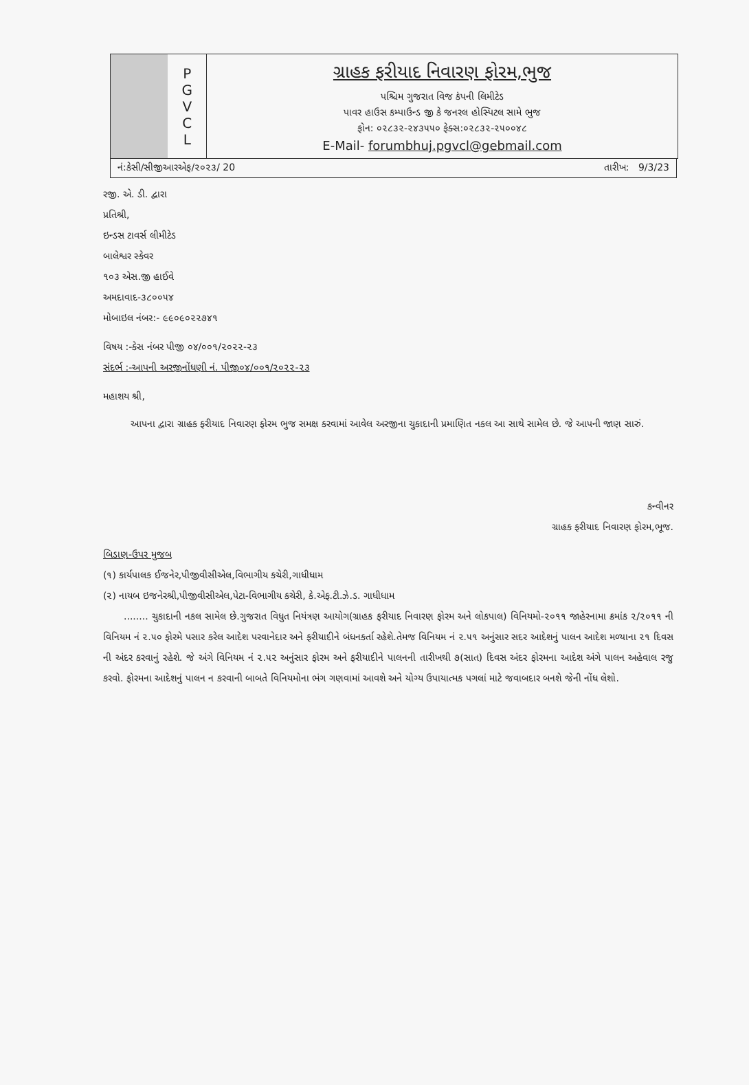P
G
V
C
L
ગ્રાહક ફરીયાદ નિવારણ ફોરમ,ભુજ
પશ્ચિમ ગુજરાત વિજ કંપની લિમીટેડ
પાવર હાઉસ કમ્પાઉન્ડ જી કે જનરલ હોસ્પિટલ સામે ભુજ
ફોન: ૦૨૮૩૨-૨૪૩૫૫૦ ફેક્સ:૦૨૮૩૨-૨૫૦૦૪૮
E-Mail- forumbhuj.pgvcl@gebmail.com
નં:કેસી/સીજીઆરએફ/૨૦૨૩/ 20 તારીખ: 9/3/23
રજી. એ. ડી. દ્વારા
પ્રતિશ્રી,
ઇન્ડસ ટાવર્સ લીમીટેડ
બાલેશ્વર સ્કેવર
૧૦૩ એસ.જી હાઈવે
અમદાવાદ-૩૮૦૦૫૪
મોબાઇલ નંબર:- ૯૯૦૯૦૨૨૭૪૧
વિષય :-કેસ નંબર પીજી ૦૪/૦૦૧/૨૦૨૨-૨૩
સંદર્ભ :-આપની અરજીનોંધણી નં. પીજી૦૪/૦૦૧/૨૦૨૨-૨૩
મહાશય શ્રી,
આપના દ્વારા ગ્રાહક ફરીયાદ નિવારણ ફોરમ ભુજ સમક્ષ કરવામાં આવેલ અરજીના ચુકાદાની પ્રમાણિત નકલ આ સાથે સામેલ છે. જે આપની જાણ સારું.
કન્વીનર
ગ્રાહક ફરીયાદ નિવારણ ફોરમ,ભૂજ.
બિડાણ-ઉપર મુજબ
(૧) કાર્યપાલક ઈજનેર,પીજીવીસીએલ,વિભાગીય કચેરી,ગાધીધામ
(૨) નાયબ ઇજનેરશ્રી,પીજીવીસીએલ,પેટા-વિભાગીય કચેરી, કે.એફ.ટી.ઝે.ડ. ગાધીધામ
........ ચુકાદાની નકલ સામેલ છે.ગુજરાત વિધુત નિયંત્રણ આયોગ(ગ્રાહક ફરીયાદ નિવારણ ફોરમ અને લોકપાલ) વિનિયમો-૨૦૧૧ જાહેરનામા ક્રમાંક ૨/૨૦૧૧ ની વિનિયમ નં ૨.૫૦ ફોરમે પસાર કરેલ આદેશ પરવાનેદાર અને ફરીયાદીને બંધનકર્તા રહેશે.તેમજ વિનિયમ નં ૨.૫૧ અનુંસાર સદર આદેશનું પાલન આદેશ મળ્યાના ૨૧ દિવસ ની અંદર કરવાનું રહેશે. જે અંગે વિનિયમ નં ૨.૫૨ અનુંસાર ફોરમ અને ફરીયાદીને પાલનની તારીખથી ૭(સાત) દિવસ અંદર ફોરમના આદેશ અંગે પાલન અહેવાલ રજુ કરવો. ફોરમના આદેશનું પાલન ન કરવાની બાબતે વિનિયમોના ભંગ ગણવામાં આવશે અને યોગ્ય ઉપાયાત્મક પગલાં માટે જવાબદાર બનશે જેની નોંધ લેશો.